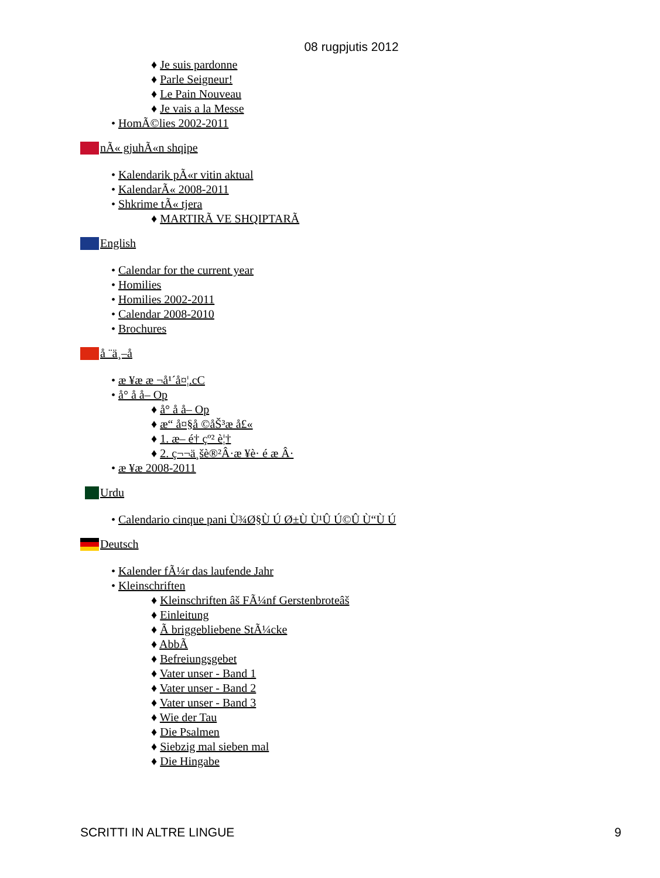08 rugpjutis 2012
♦ Je suis pardonne
♦ Parle Seigneur!
♦ Le Pain Nouveau
♦ Je vais a la Messe
• HomÃ©lies 2002-2011
nÃ« gjuhÃ«n shqipe
• Kalendarik pÃ«r vitin aktual
• KalendarÃ« 2008-2011
• Shkrime tÃ« tjera
♦ MARTIRÃ VE SHQIPTARÃ
English
• Calendar for the current year
• Homilies
• Homilies 2002-2011
• Calendar 2008-2010
• Brochures
å ¨ä¸–å
• æ ¥æ æ ¬å¹´å¤¦.cC
• å° å å– Op
♦ å° å å– Op
♦ æ“ å¤§å ©åŠ³æ å£«
♦ 1. æ– é† çº² è¦†
♦ 2. ç¬¬ä¸šè®²Â·æ ¥è· é æ Â·
• æ ¥æ 2008-2011
Urdu
• Calendario cinque pani Ù¾Ø§Ù Ú Ø±Ù Ù¹Û Ú©Û Ù“Ù Ú
Deutsch
• Kalender fÃ¼r das laufende Jahr
• Kleinschriften
♦ Kleinschriften âš FÃ¼nf Gerstenbroteâš
♦ Einleitung
♦ Ã briggebliebene StÃ¼cke
♦ AbbÃ
♦ Befreiungsgebet
♦ Vater unser - Band 1
♦ Vater unser - Band 2
♦ Vater unser - Band 3
♦ Wie der Tau
♦ Die Psalmen
♦ Siebzig mal sieben mal
♦ Die Hingabe
SCRITTI IN ALTRE LINGUE 9